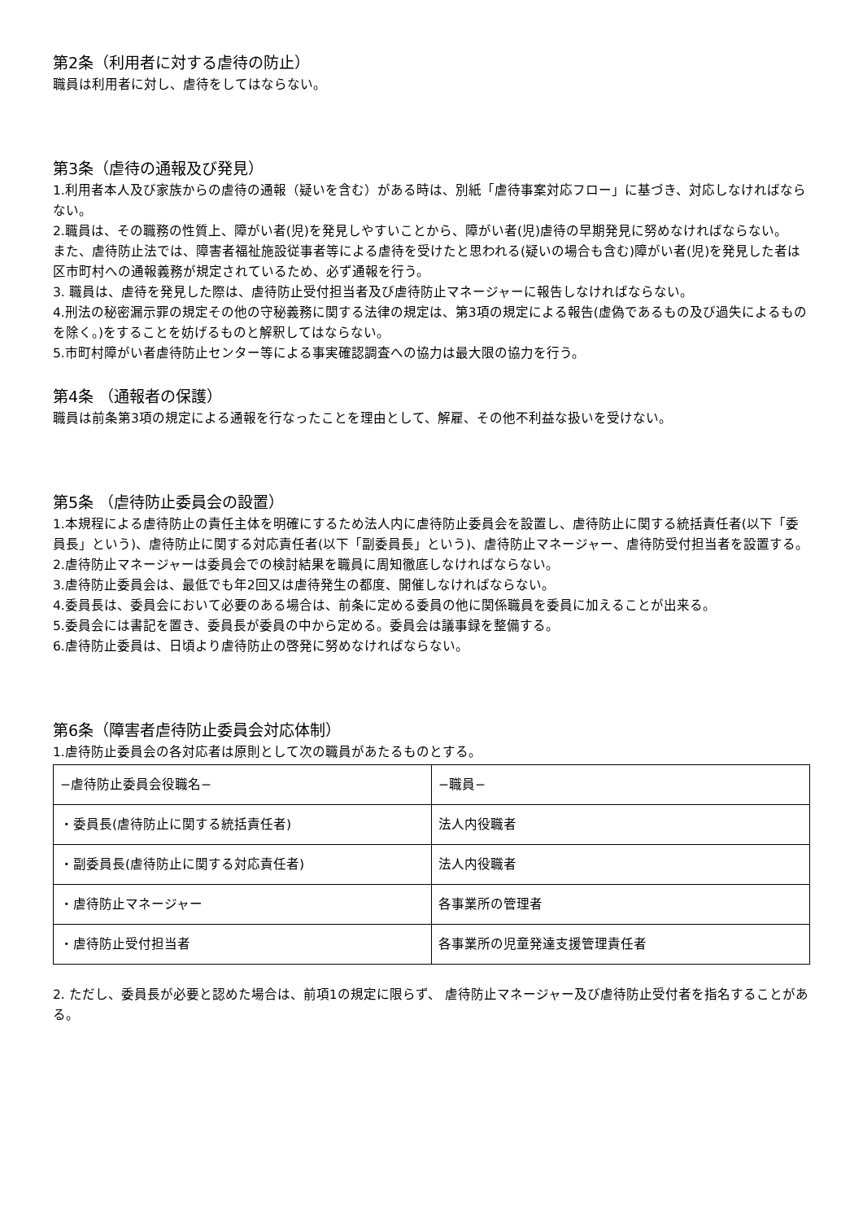第2条（利用者に対する虐待の防止）
職員は利用者に対し、虐待をしてはならない。
第3条（虐待の通報及び発見）
1.利用者本人及び家族からの虐待の通報（疑いを含む）がある時は、別紙「虐待事案対応フロー」に基づき、対応しなければならない。
2.職員は、その職務の性質上、障がい者(児)を発見しやすいことから、障がい者(児)虐待の早期発見に努めなければならない。
また、虐待防止法では、障害者福祉施設従事者等による虐待を受けたと思われる(疑いの場合も含む)障がい者(児)を発見した者は区市町村への通報義務が規定されているため、必ず通報を行う。
3. 職員は、虐待を発見した際は、虐待防止受付担当者及び虐待防止マネージャーに報告しなければならない。
4.刑法の秘密漏示罪の規定その他の守秘義務に関する法律の規定は、第3項の規定による報告(虚偽であるもの及び過失によるものを除く。)をすることを妨げるものと解釈してはならない。
5.市町村障がい者虐待防止センター等による事実確認調査への協力は最大限の協力を行う。
第4条 （通報者の保護）
職員は前条第3項の規定による通報を行なったことを理由として、解雇、その他不利益な扱いを受けない。
第5条 （虐待防止委員会の設置）
1.本規程による虐待防止の責任主体を明確にするため法人内に虐待防止委員会を設置し、虐待防止に関する統括責任者(以下「委員長」という)、虐待防止に関する対応責任者(以下「副委員長」という)、虐待防止マネージャー、虐待防受付担当者を設置する。
2.虐待防止マネージャーは委員会での検討結果を職員に周知徹底しなければならない。
3.虐待防止委員会は、最低でも年2回又は虐待発生の都度、開催しなければならない。
4.委員長は、委員会において必要のある場合は、前条に定める委員の他に関係職員を委員に加えることが出来る。
5.委員会には書記を置き、委員長が委員の中から定める。委員会は議事録を整備する。
6.虐待防止委員は、日頃より虐待防止の啓発に努めなければならない。
第6条（障害者虐待防止委員会対応体制）
1.虐待防止委員会の各対応者は原則として次の職員があたるものとする。
| −虐待防止委員会役職名− | −職員− |
| ・委員長(虐待防止に関する統括責任者) | 法人内役職者 |
| ・副委員長(虐待防止に関する対応責任者) | 法人内役職者 |
| ・虐待防止マネージャー | 各事業所の管理者 |
| ・虐待防止受付担当者 | 各事業所の児童発達支援管理責任者 |
2. ただし、委員長が必要と認めた場合は、前項1の規定に限らず、 虐待防止マネージャー及び虐待防止受付者を指名することがある。